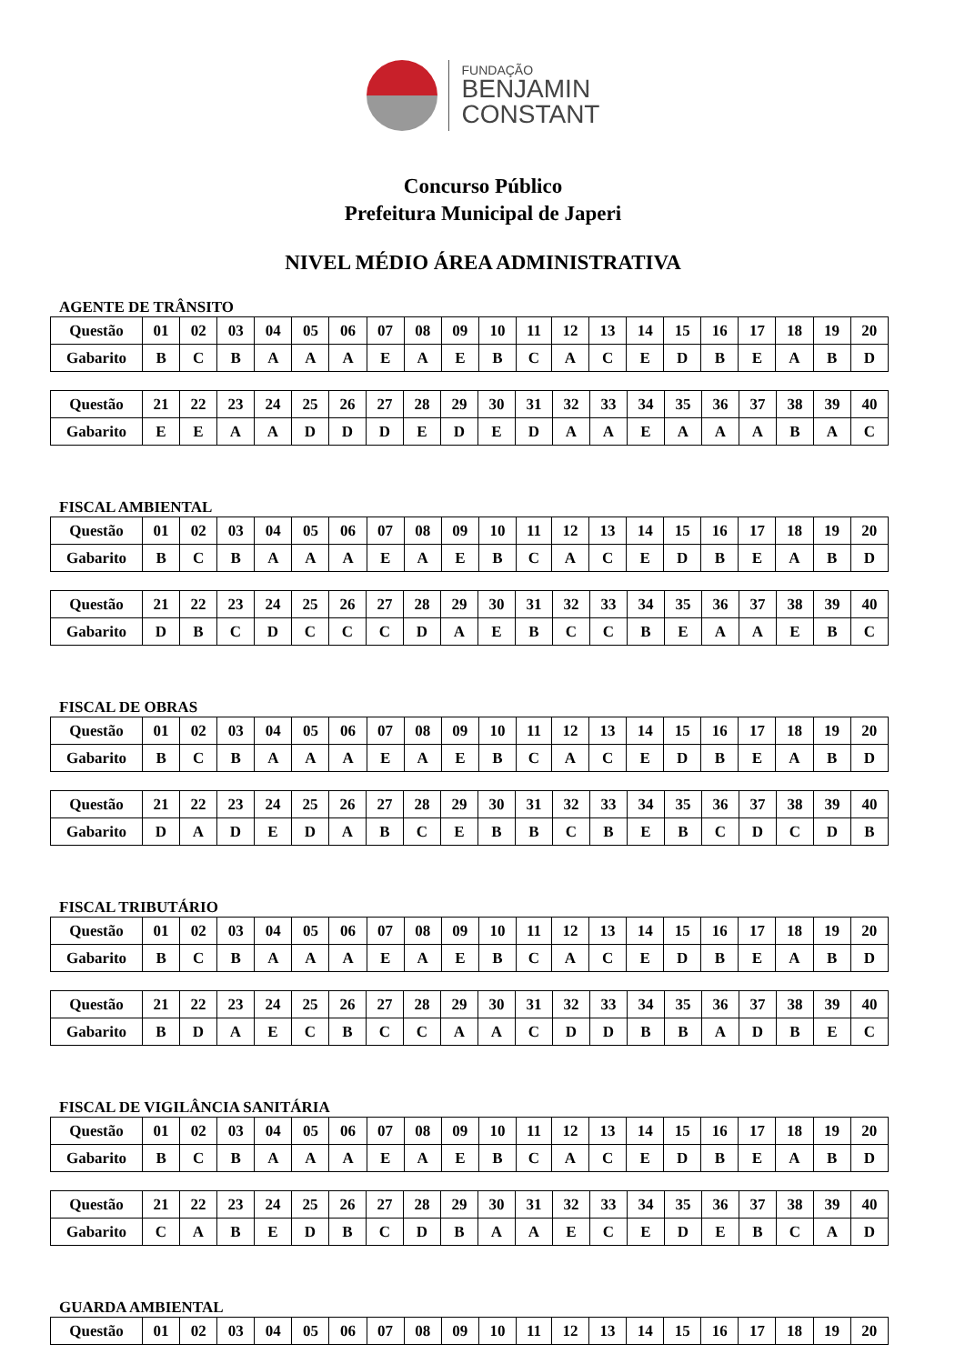FUNDAÇÃO
BENJAMIN
CONSTANT
Concurso Público
Prefeitura Municipal de Japeri
NIVEL MÉDIO ÁREA ADMINISTRATIVA
AGENTE DE TRÂNSITO
| Questão | 01 | 02 | 03 | 04 | 05 | 06 | 07 | 08 | 09 | 10 | 11 | 12 | 13 | 14 | 15 | 16 | 17 | 18 | 19 | 20 |
| --- | --- | --- | --- | --- | --- | --- | --- | --- | --- | --- | --- | --- | --- | --- | --- | --- | --- | --- | --- | --- |
| Gabarito | B | C | B | A | A | A | E | A | E | B | C | A | C | E | D | B | E | A | B | D |
| Questão | 21 | 22 | 23 | 24 | 25 | 26 | 27 | 28 | 29 | 30 | 31 | 32 | 33 | 34 | 35 | 36 | 37 | 38 | 39 | 40 |
| --- | --- | --- | --- | --- | --- | --- | --- | --- | --- | --- | --- | --- | --- | --- | --- | --- | --- | --- | --- | --- |
| Gabarito | E | E | A | A | D | D | D | E | D | E | D | A | A | E | A | A | A | B | A | C |
FISCAL AMBIENTAL
| Questão | 01 | 02 | 03 | 04 | 05 | 06 | 07 | 08 | 09 | 10 | 11 | 12 | 13 | 14 | 15 | 16 | 17 | 18 | 19 | 20 |
| --- | --- | --- | --- | --- | --- | --- | --- | --- | --- | --- | --- | --- | --- | --- | --- | --- | --- | --- | --- | --- |
| Gabarito | B | C | B | A | A | A | E | A | E | B | C | A | C | E | D | B | E | A | B | D |
| Questão | 21 | 22 | 23 | 24 | 25 | 26 | 27 | 28 | 29 | 30 | 31 | 32 | 33 | 34 | 35 | 36 | 37 | 38 | 39 | 40 |
| --- | --- | --- | --- | --- | --- | --- | --- | --- | --- | --- | --- | --- | --- | --- | --- | --- | --- | --- | --- | --- |
| Gabarito | D | B | C | D | C | C | C | D | A | E | B | C | C | B | E | A | A | E | B | C |
FISCAL DE OBRAS
| Questão | 01 | 02 | 03 | 04 | 05 | 06 | 07 | 08 | 09 | 10 | 11 | 12 | 13 | 14 | 15 | 16 | 17 | 18 | 19 | 20 |
| --- | --- | --- | --- | --- | --- | --- | --- | --- | --- | --- | --- | --- | --- | --- | --- | --- | --- | --- | --- | --- |
| Gabarito | B | C | B | A | A | A | E | A | E | B | C | A | C | E | D | B | E | A | B | D |
| Questão | 21 | 22 | 23 | 24 | 25 | 26 | 27 | 28 | 29 | 30 | 31 | 32 | 33 | 34 | 35 | 36 | 37 | 38 | 39 | 40 |
| --- | --- | --- | --- | --- | --- | --- | --- | --- | --- | --- | --- | --- | --- | --- | --- | --- | --- | --- | --- | --- |
| Gabarito | D | A | D | E | D | A | B | C | E | B | B | C | B | E | B | C | D | C | D | B |
FISCAL TRIBUTÁRIO
| Questão | 01 | 02 | 03 | 04 | 05 | 06 | 07 | 08 | 09 | 10 | 11 | 12 | 13 | 14 | 15 | 16 | 17 | 18 | 19 | 20 |
| --- | --- | --- | --- | --- | --- | --- | --- | --- | --- | --- | --- | --- | --- | --- | --- | --- | --- | --- | --- | --- |
| Gabarito | B | C | B | A | A | A | E | A | E | B | C | A | C | E | D | B | E | A | B | D |
| Questão | 21 | 22 | 23 | 24 | 25 | 26 | 27 | 28 | 29 | 30 | 31 | 32 | 33 | 34 | 35 | 36 | 37 | 38 | 39 | 40 |
| --- | --- | --- | --- | --- | --- | --- | --- | --- | --- | --- | --- | --- | --- | --- | --- | --- | --- | --- | --- | --- |
| Gabarito | B | D | A | E | C | B | C | C | A | A | C | D | D | B | B | A | D | B | E | C |
FISCAL DE VIGILÂNCIA SANITÁRIA
| Questão | 01 | 02 | 03 | 04 | 05 | 06 | 07 | 08 | 09 | 10 | 11 | 12 | 13 | 14 | 15 | 16 | 17 | 18 | 19 | 20 |
| --- | --- | --- | --- | --- | --- | --- | --- | --- | --- | --- | --- | --- | --- | --- | --- | --- | --- | --- | --- | --- |
| Gabarito | B | C | B | A | A | A | E | A | E | B | C | A | C | E | D | B | E | A | B | D |
| Questão | 21 | 22 | 23 | 24 | 25 | 26 | 27 | 28 | 29 | 30 | 31 | 32 | 33 | 34 | 35 | 36 | 37 | 38 | 39 | 40 |
| --- | --- | --- | --- | --- | --- | --- | --- | --- | --- | --- | --- | --- | --- | --- | --- | --- | --- | --- | --- | --- |
| Gabarito | C | A | B | E | D | B | C | D | B | A | A | E | C | E | D | E | B | C | A | D |
GUARDA AMBIENTAL
| Questão | 01 | 02 | 03 | 04 | 05 | 06 | 07 | 08 | 09 | 10 | 11 | 12 | 13 | 14 | 15 | 16 | 17 | 18 | 19 | 20 |
| --- | --- | --- | --- | --- | --- | --- | --- | --- | --- | --- | --- | --- | --- | --- | --- | --- | --- | --- | --- | --- |